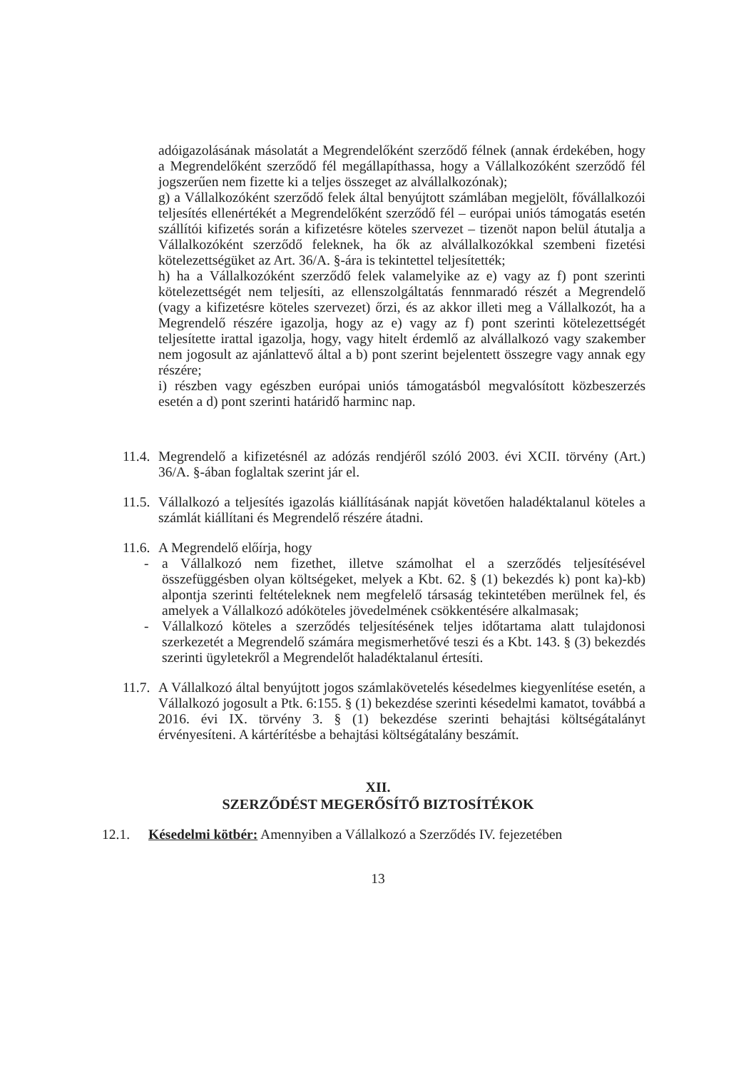adóigazolásának másolatát a Megrendelőként szerződő félnek (annak érdekében, hogy a Megrendelőként szerződő fél megállapíthassa, hogy a Vállalkozóként szerződő fél jogszerűen nem fizette ki a teljes összeget az alvállalkozónak);
g) a Vállalkozóként szerződő felek által benyújtott számlában megjelölt, fővállalkozói teljesítés ellenértékét a Megrendelőként szerződő fél – európai uniós támogatás esetén szállítói kifizetés során a kifizetésre köteles szervezet – tizenöt napon belül átutalja a Vállalkozóként szerződő feleknek, ha ők az alvállalkozókkal szembeni fizetési kötelezettségüket az Art. 36/A. §-ára is tekintettel teljesítették;
h) ha a Vállalkozóként szerződő felek valamelyike az e) vagy az f) pont szerinti kötelezettségét nem teljesíti, az ellenszolgáltatás fennmaradó részét a Megrendelő (vagy a kifizetésre köteles szervezet) őrzi, és az akkor illeti meg a Vállalkozót, ha a Megrendelő részére igazolja, hogy az e) vagy az f) pont szerinti kötelezettségét teljesítette irattal igazolja, hogy, vagy hitelt érdemlő az alvállalkozó vagy szakember nem jogosult az ajánlattevő által a b) pont szerint bejelentett összegre vagy annak egy részére;
i) részben vagy egészben európai uniós támogatásból megvalósított közbeszerzés esetén a d) pont szerinti határidő harminc nap.
11.4.
Megrendelő a kifizetésnél az adózás rendjéről szóló 2003. évi XCII. törvény (Art.) 36/A. §-ában foglaltak szerint jár el.
11.5.
Vállalkozó a teljesítés igazolás kiállításának napját követően haladéktalanul köteles a számlát kiállítani és Megrendelő részére átadni.
11.6.
A Megrendelő előírja, hogy
- a Vállalkozó nem fizethet, illetve számolhat el a szerződés teljesítésével összefüggésben olyan költségeket, melyek a Kbt. 62. § (1) bekezdés k) pont ka)-kb) alpontja szerinti feltételeknek nem megfelelő társaság tekintetében merülnek fel, és amelyek a Vállalkozó adóköteles jövedelmének csökkentésére alkalmasak;
- Vállalkozó köteles a szerződés teljesítésének teljes időtartama alatt tulajdonosi szerkezetét a Megrendelő számára megismerhetővé teszi és a Kbt. 143. § (3) bekezdés szerinti ügyletekről a Megrendelőt haladéktalanul értesíti.
11.7.
A Vállalkozó által benyújtott jogos számlakövetelés késedelmes kiegyenlítése esetén, a Vállalkozó jogosult a Ptk. 6:155. § (1) bekezdése szerinti késedelmi kamatot, továbbá a 2016. évi IX. törvény 3. § (1) bekezdése szerinti behajtási költségátalányt érvényesíteni. A kártérítésbe a behajtási költségátalány beszámít.
XII.
SZERZŐDÉST MEGERŐSÍTŐ BIZTOSÍTÉKOK
12.1. Késedelmi kötbér: Amennyiben a Vállalkozó a Szerződés IV. fejezetében
13